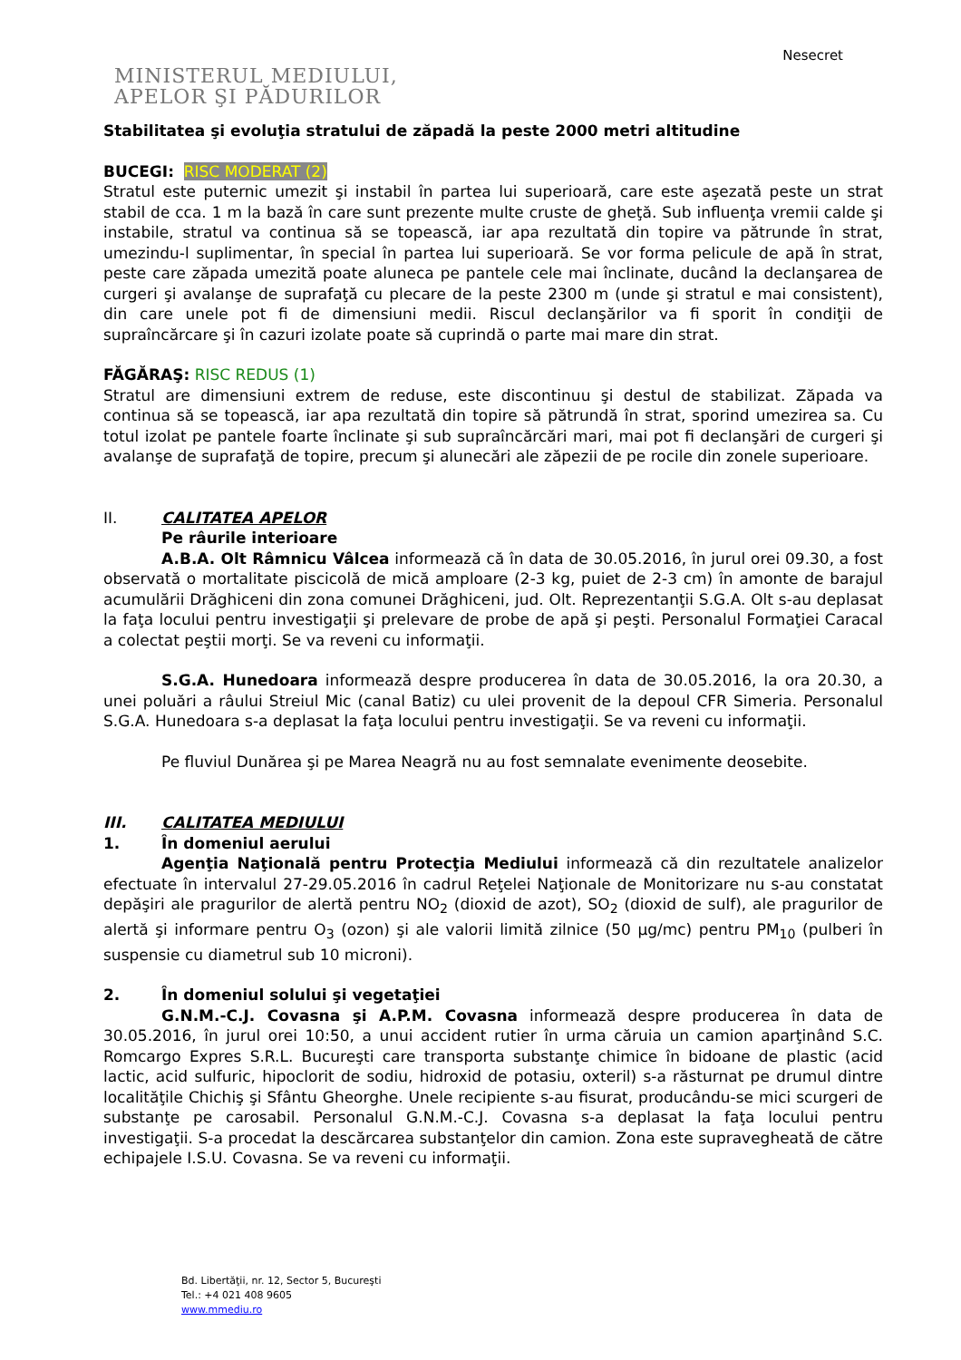Nesecret
MINISTERUL MEDIULUI,
APELOR ŞI PĂDURILOR
Stabilitatea şi evoluţia stratului de zăpadă la peste 2000 metri altitudine
BUCEGI: RISC MODERAT (2)
Stratul este puternic umezit şi instabil în partea lui superioară, care este aşezată peste un strat stabil de cca. 1 m la bază în care sunt prezente multe cruste de gheţă. Sub influenţa vremii calde şi instabile, stratul va continua să se topească, iar apa rezultată din topire va pătrunde în strat, umezindu-l suplimentar, în special în partea lui superioară. Se vor forma pelicule de apă în strat, peste care zăpada umezită poate aluneca pe pantele cele mai înclinate, ducând la declanşarea de curgeri şi avalanşe de suprafaţă cu plecare de la peste 2300 m (unde şi stratul e mai consistent), din care unele pot fi de dimensiuni medii. Riscul declanşărilor va fi sporit în condiţii de supraîncărcare şi în cazuri izolate poate să cuprindă o parte mai mare din strat.
FĂGĂRAŞ: RISC REDUS (1)
Stratul are dimensiuni extrem de reduse, este discontinuu şi destul de stabilizat. Zăpada va continua să se topească, iar apa rezultată din topire să pătrundă în strat, sporind umezirea sa. Cu totul izolat pe pantele foarte înclinate şi sub supraîncărcări mari, mai pot fi declanşări de curgeri şi avalanşe de suprafaţă de topire, precum şi alunecări ale zăpezii de pe rocile din zonele superioare.
II. CALITATEA APELOR
Pe râurile interioare
A.B.A. Olt Râmnicu Vâlcea informează că în data de 30.05.2016, în jurul orei 09.30, a fost observată o mortalitate piscicolă de mică amploare (2-3 kg, puiet de 2-3 cm) în amonte de barajul acumulării Drăghiceni din zona comunei Drăghiceni, jud. Olt. Reprezentanţii S.G.A. Olt s-au deplasat la faţa locului pentru investigaţii şi prelevare de probe de apă şi peşti. Personalul Formaţiei Caracal a colectat peştii morţi. Se va reveni cu informaţii.
S.G.A. Hunedoara informează despre producerea în data de 30.05.2016, la ora 20.30, a unei poluări a râului Streiul Mic (canal Batiz) cu ulei provenit de la depoul CFR Simeria. Personalul S.G.A. Hunedoara s-a deplasat la faţa locului pentru investigaţii. Se va reveni cu informaţii.
Pe fluviul Dunărea şi pe Marea Neagră nu au fost semnalate evenimente deosebite.
III. CALITATEA MEDIULUI
1. În domeniul aerului
Agenţia Naţională pentru Protecţia Mediului informează că din rezultatele analizelor efectuate în intervalul 27-29.05.2016 în cadrul Reţelei Naţionale de Monitorizare nu s-au constatat depăşiri ale pragurilor de alertă pentru NO<sub>2</sub> (dioxid de azot), SO<sub>2</sub> (dioxid de sulf), ale pragurilor de alertă şi informare pentru O<sub>3</sub> (ozon) şi ale valorii limită zilnice (50 µg/mc) pentru PM<sub>10</sub> (pulberi în suspensie cu diametrul sub 10 microni).
2. În domeniul solului şi vegetaţiei
G.N.M.-C.J. Covasna şi A.P.M. Covasna informează despre producerea în data de 30.05.2016, în jurul orei 10:50, a unui accident rutier în urma căruia un camion aparţinând S.C. Romcargo Expres S.R.L. Bucureşti care transporta substanţe chimice în bidoane de plastic (acid lactic, acid sulfuric, hipoclorit de sodiu, hidroxid de potasiu, oxteril) s-a răsturnat pe drumul dintre localităţile Chichiş şi Sfântu Gheorghe. Unele recipiente s-au fisurat, producându-se mici scurgeri de substanţe pe carosabil. Personalul G.N.M.-C.J. Covasna s-a deplasat la faţa locului pentru investigaţii. S-a procedat la descărcarea substanţelor din camion. Zona este supravegheată de către echipajele I.S.U. Covasna. Se va reveni cu informaţii.
Bd. Libertăţii, nr. 12, Sector 5, Bucureşti
Tel.: +4 021 408 9605
www.mmediu.ro